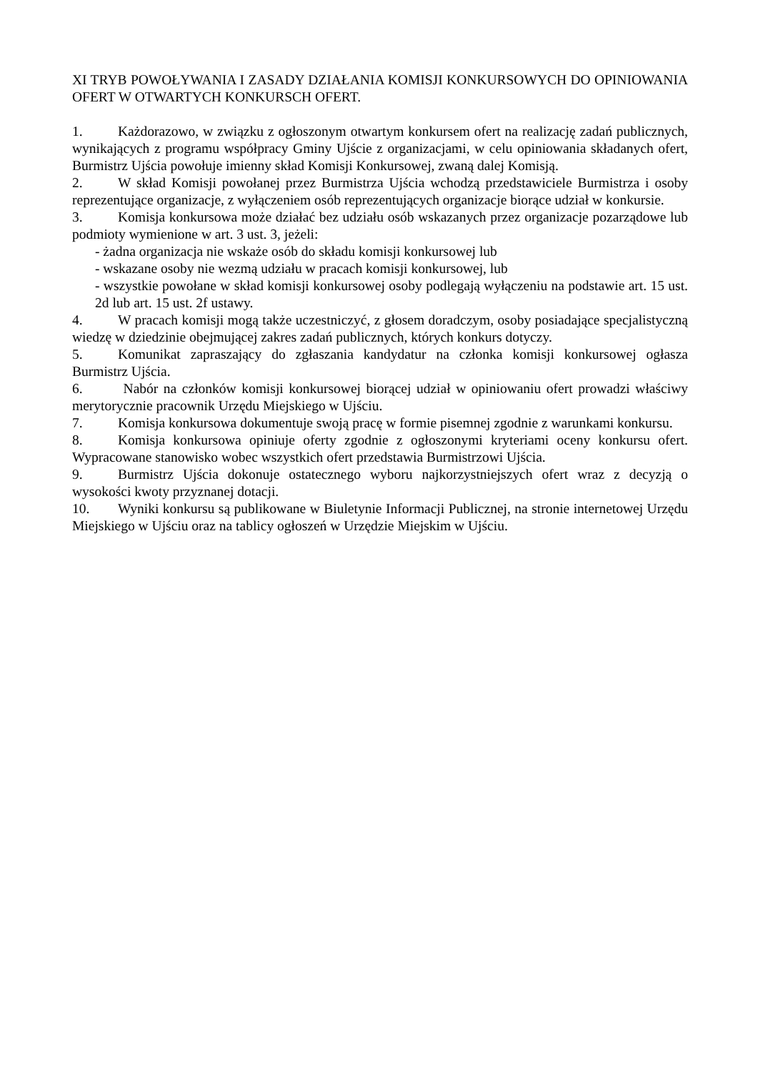XI TRYB POWOŁYWANIA I ZASADY DZIAŁANIA KOMISJI KONKURSOWYCH DO OPINIOWANIA OFERT W OTWARTYCH KONKURSCH OFERT.
1. Każdorazowo, w związku z ogłoszonym otwartym konkursem ofert na realizację zadań publicznych, wynikających z programu współpracy Gminy Ujście z organizacjami, w celu opiniowania składanych ofert, Burmistrz Ujścia powołuje imienny skład Komisji Konkursowej, zwaną dalej Komisją.
2. W skład Komisji powołanej przez Burmistrza Ujścia wchodzą przedstawiciele Burmistrza i osoby reprezentujące organizacje, z wyłączeniem osób reprezentujących organizacje biorące udział w konkursie.
3. Komisja konkursowa może działać bez udziału osób wskazanych przez organizacje pozarządowe lub podmioty wymienione w art. 3 ust. 3, jeżeli:
- żadna organizacja nie wskaże osób do składu komisji konkursowej lub
- wskazane osoby nie wezmą udziału w pracach komisji konkursowej, lub
- wszystkie powołane w skład komisji konkursowej osoby podlegają wyłączeniu na podstawie art. 15 ust. 2d lub art. 15 ust. 2f ustawy.
4. W pracach komisji mogą także uczestniczyć, z głosem doradczym, osoby posiadające specjalistyczną wiedzę w dziedzinie obejmującej zakres zadań publicznych, których konkurs dotyczy.
5. Komunikat zapraszający do zgłaszania kandydatur na członka komisji konkursowej ogłasza Burmistrz Ujścia.
6. Nabór na członków komisji konkursowej biorącej udział w opiniowaniu ofert prowadzi właściwy merytorycznie pracownik Urzędu Miejskiego w Ujściu.
7. Komisja konkursowa dokumentuje swoją pracę w formie pisemnej zgodnie z warunkami konkursu.
8. Komisja konkursowa opiniuje oferty zgodnie z ogłoszonymi kryteriami oceny konkursu ofert. Wypracowane stanowisko wobec wszystkich ofert przedstawia Burmistrzowi Ujścia.
9. Burmistrz Ujścia dokonuje ostatecznego wyboru najkorzystniejszych ofert wraz z decyzją o wysokości kwoty przyznanej dotacji.
10. Wyniki konkursu są publikowane w Biuletynie Informacji Publicznej, na stronie internetowej Urzędu Miejskiego w Ujściu oraz na tablicy ogłoszeń w Urzędzie Miejskim w Ujściu.